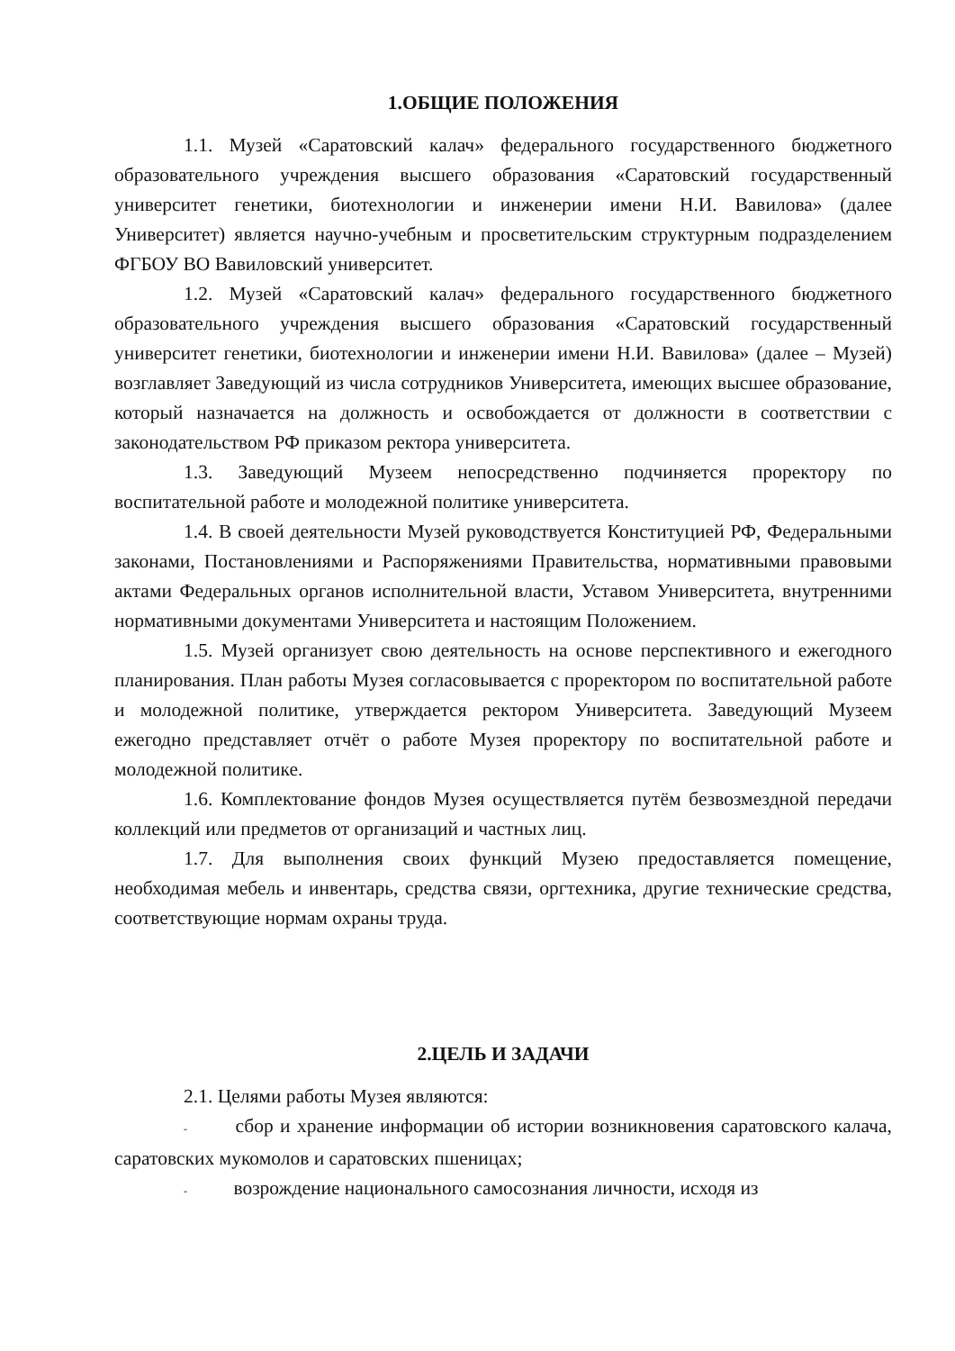1.ОБЩИЕ ПОЛОЖЕНИЯ
1.1. Музей «Саратовский калач» федерального государственного бюджетного образовательного учреждения высшего образования «Саратовский государственный университет генетики, биотехнологии и инженерии имени Н.И. Вавилова» (далее Университет) является научно-учебным и просветительским структурным подразделением ФГБОУ ВО Вавиловский университет.
1.2. Музей «Саратовский калач» федерального государственного бюджетного образовательного учреждения высшего образования «Саратовский государственный университет генетики, биотехнологии и инженерии имени Н.И. Вавилова» (далее – Музей) возглавляет Заведующий из числа сотрудников Университета, имеющих высшее образование, который назначается на должность и освобождается от должности в соответствии с законодательством РФ приказом ректора университета.
1.3. Заведующий Музеем непосредственно подчиняется проректору по воспитательной работе и молодежной политике университета.
1.4. В своей деятельности Музей руководствуется Конституцией РФ, Федеральными законами, Постановлениями и Распоряжениями Правительства, нормативными правовыми актами Федеральных органов исполнительной власти, Уставом Университета, внутренними нормативными документами Университета и настоящим Положением.
1.5. Музей организует свою деятельность на основе перспективного и ежегодного планирования. План работы Музея согласовывается с проректором по воспитательной работе и молодежной политике, утверждается ректором Университета. Заведующий Музеем ежегодно представляет отчёт о работе Музея проректору по воспитательной работе и молодежной политике.
1.6. Комплектование фондов Музея осуществляется путём безвозмездной передачи коллекций или предметов от организаций и частных лиц.
1.7. Для выполнения своих функций Музею предоставляется помещение, необходимая мебель и инвентарь, средства связи, оргтехника, другие технические средства, соответствующие нормам охраны труда.
2.ЦЕЛЬ И ЗАДАЧИ
2.1. Целями работы Музея являются:
- сбор и хранение информации об истории возникновения саратовского калача, саратовских мукомолов и саратовских пшеницах;
- возрождение национального самосознания личности, исходя из